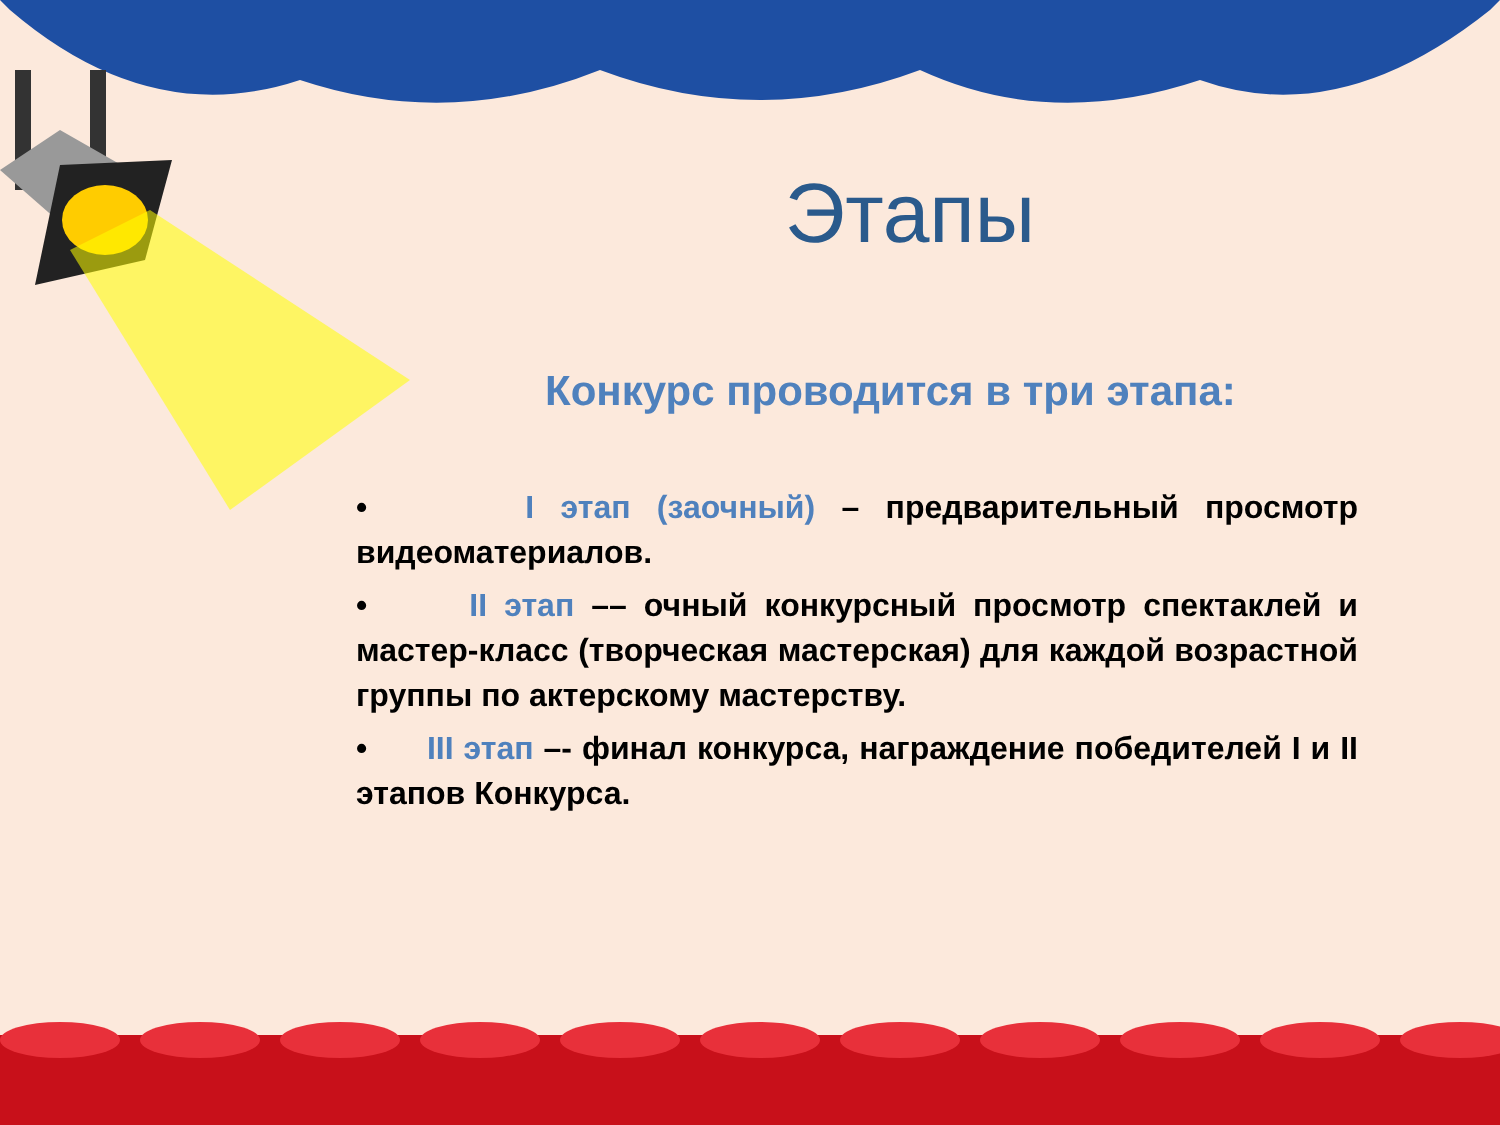Этапы
Конкурс проводится в три этапа:
• I этап (заочный) – предварительный просмотр видеоматериалов.
• II этап –– очный конкурсный просмотр спектаклей и мастер-класс (творческая мастерская) для каждой возрастной группы по актерскому мастерству.
• III этап –- финал конкурса, награждение победителей I и II этапов Конкурса.